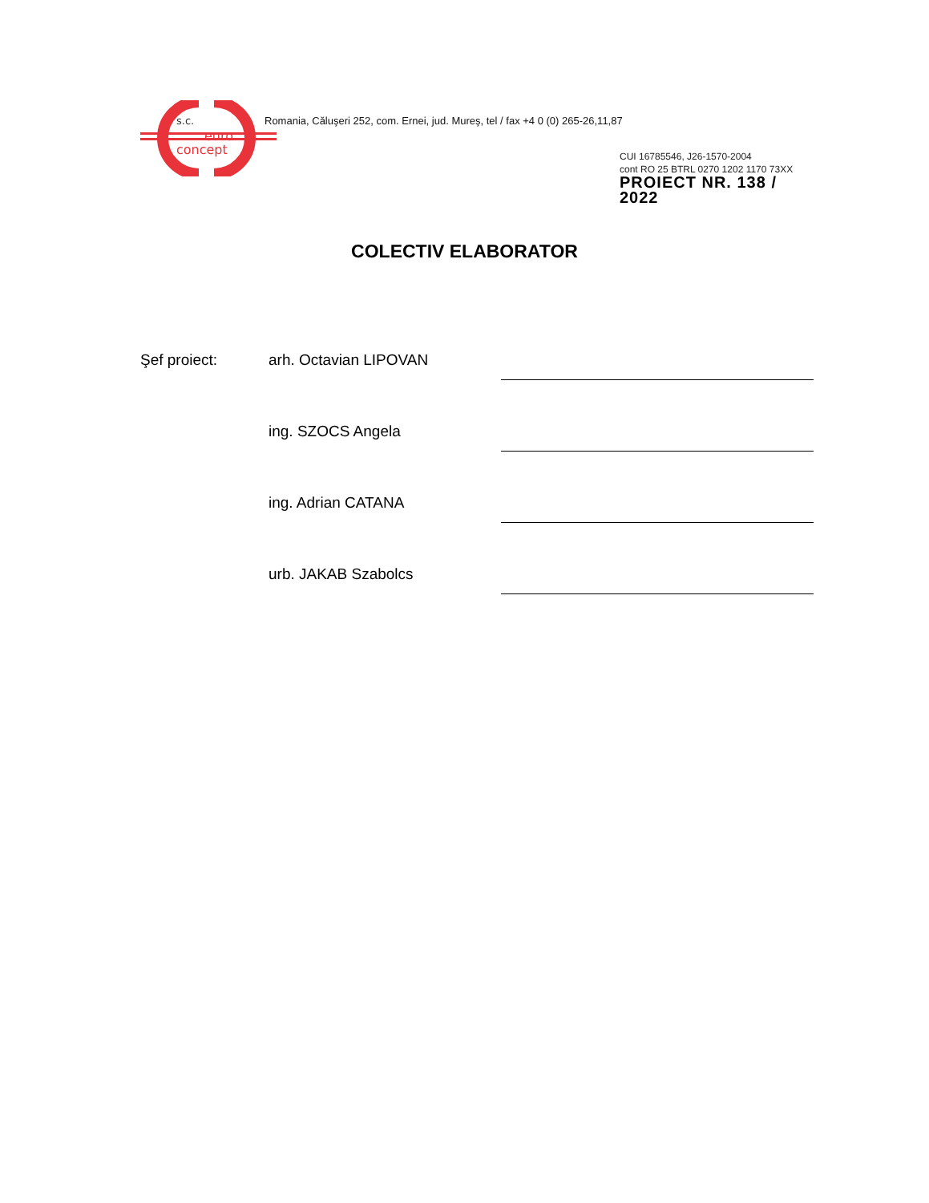s.c.
euro
concept
Romania, Căluşeri 252, com. Ernei, jud. Mureş, tel / fax +4 0 (0) 265-26,11,87
CUI 16785546, J26-1570-2004
cont RO 25 BTRL 0270 1202 1170 73XX
PROIECT NR. 138 / 2022
COLECTIV ELABORATOR
Şef proiect: arh. Octavian LIPOVAN
ing. SZOCS Angela
ing. Adrian CATANA
urb. JAKAB Szabolcs